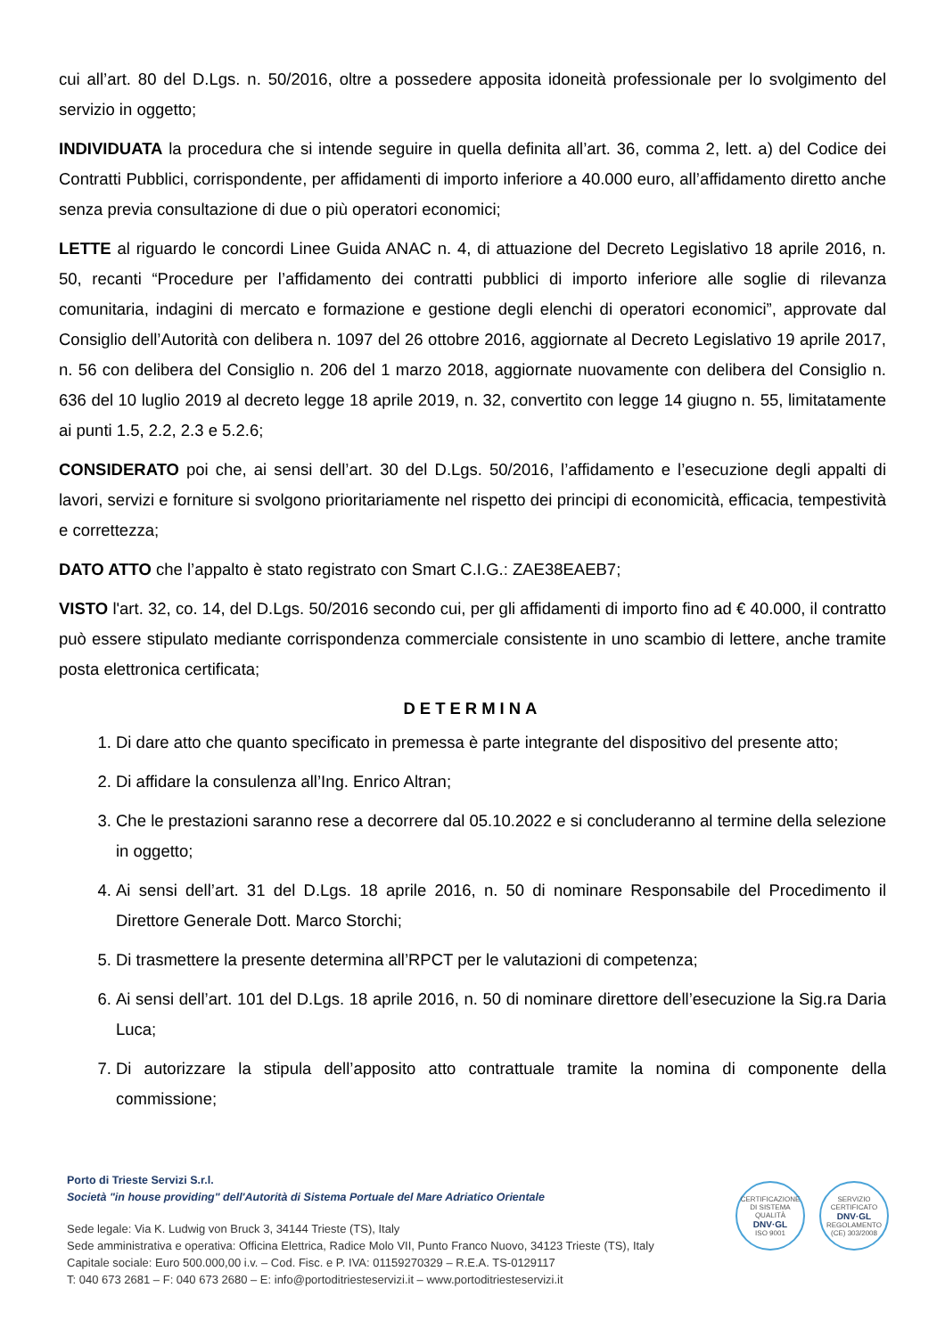cui all’art. 80 del D.Lgs. n. 50/2016, oltre a possedere apposita idoneità professionale per lo svolgimento del servizio in oggetto;
INDIVIDUATA la procedura che si intende seguire in quella definita all’art. 36, comma 2, lett. a) del Codice dei Contratti Pubblici, corrispondente, per affidamenti di importo inferiore a 40.000 euro, all’affidamento diretto anche senza previa consultazione di due o più operatori economici;
LETTE al riguardo le concordi Linee Guida ANAC n. 4, di attuazione del Decreto Legislativo 18 aprile 2016, n. 50, recanti “Procedure per l’affidamento dei contratti pubblici di importo inferiore alle soglie di rilevanza comunitaria, indagini di mercato e formazione e gestione degli elenchi di operatori economici”, approvate dal Consiglio dell’Autorità con delibera n. 1097 del 26 ottobre 2016, aggiornate al Decreto Legislativo 19 aprile 2017, n. 56 con delibera del Consiglio n. 206 del 1 marzo 2018, aggiornate nuovamente con delibera del Consiglio n. 636 del 10 luglio 2019 al decreto legge 18 aprile 2019, n. 32, convertito con legge 14 giugno n. 55, limitatamente ai punti 1.5, 2.2, 2.3 e 5.2.6;
CONSIDERATO poi che, ai sensi dell’art. 30 del D.Lgs. 50/2016, l’affidamento e l’esecuzione degli appalti di lavori, servizi e forniture si svolgono prioritariamente nel rispetto dei principi di economicità, efficacia, tempestività e correttezza;
DATO ATTO che l’appalto è stato registrato con Smart C.I.G.: ZAE38EAEB7;
VISTO l'art. 32, co. 14, del D.Lgs. 50/2016 secondo cui, per gli affidamenti di importo fino ad € 40.000, il contratto può essere stipulato mediante corrispondenza commerciale consistente in uno scambio di lettere, anche tramite posta elettronica certificata;
DETERMINA
1. Di dare atto che quanto specificato in premessa è parte integrante del dispositivo del presente atto;
2. Di affidare la consulenza all’Ing. Enrico Altran;
3. Che le prestazioni saranno rese a decorrere dal 05.10.2022 e si concluderanno al termine della selezione in oggetto;
4. Ai sensi dell’art. 31 del D.Lgs. 18 aprile 2016, n. 50 di nominare Responsabile del Procedimento il Direttore Generale Dott. Marco Storchi;
5. Di trasmettere la presente determina all’RPCT per le valutazioni di competenza;
6. Ai sensi dell’art. 101 del D.Lgs. 18 aprile 2016, n. 50 di nominare direttore dell’esecuzione la Sig.ra Daria Luca;
7. Di autorizzare la stipula dell’apposito atto contrattuale tramite la nomina di componente della commissione;
Porto di Trieste Servizi S.r.l.
Società "in house providing" dell'Autorità di Sistema Portuale del Mare Adriatico Orientale
Sede legale: Via K. Ludwig von Bruck 3, 34144 Trieste (TS), Italy
Sede amministrativa e operativa: Officina Elettrica, Radice Molo VII, Punto Franco Nuovo, 34123 Trieste (TS), Italy
Capitale sociale: Euro 500.000,00 i.v. – Cod. Fisc. e P. IVA: 01159270329 – R.E.A. TS-0129117
T: 040 673 2681 – F: 040 673 2680 – E: info@portoditriesteservizi.it – www.portoditriesteservizi.it
CERTIFICAZIONE DI SISTEMA QUALITÀ
DNV·GL
ISO 9001
SERVIZIO CERTIFICATO
DNV·GL
REGOLAMENTO (CE) 303/2008